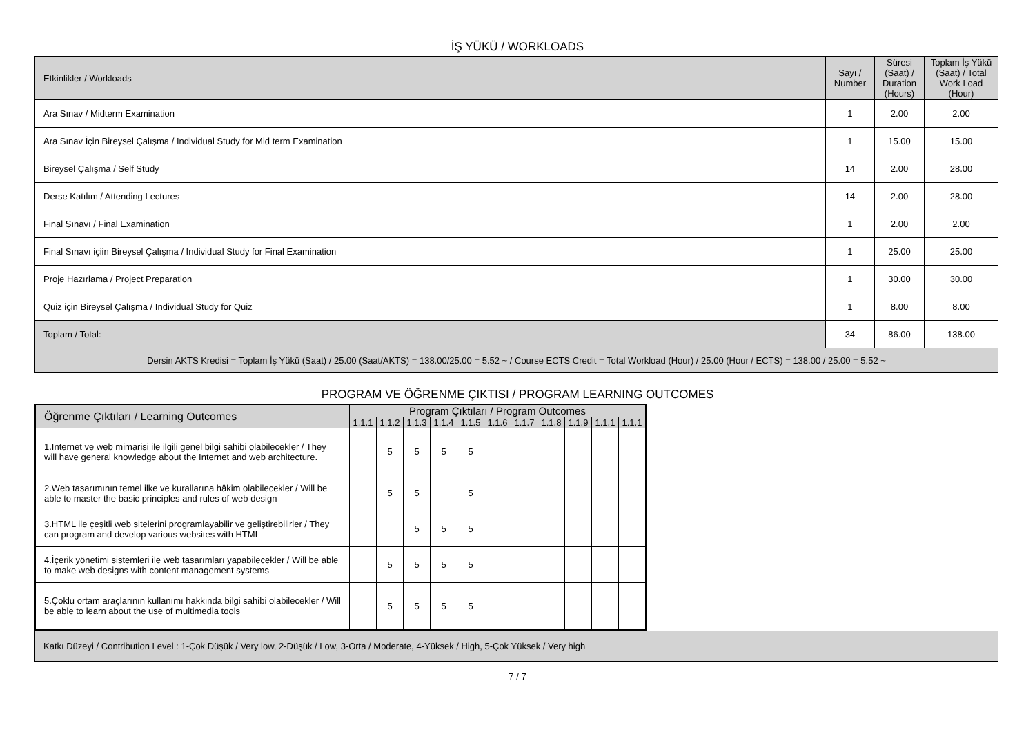İŞ YÜKÜ / WORKLOADS
| Etkinlikler / Workloads | Sayı / Number | Süresi (Saat) / Duration (Hours) | Toplam İş Yükü (Saat) / Total Work Load (Hour) |
| Ara Sınav / Midterm Examination | 1 | 2.00 | 2.00 |
| Ara Sınav İçin Bireysel Çalışma / Individual Study for Mid term Examination | 1 | 15.00 | 15.00 |
| Bireysel Çalışma / Self Study | 14 | 2.00 | 28.00 |
| Derse Katılım / Attending Lectures | 14 | 2.00 | 28.00 |
| Final Sınavı / Final Examination | 1 | 2.00 | 2.00 |
| Final Sınavı içiin Bireysel Çalışma / Individual Study for Final Examination | 1 | 25.00 | 25.00 |
| Proje Hazırlama / Project Preparation | 1 | 30.00 | 30.00 |
| Quiz için Bireysel Çalışma / Individual Study for Quiz | 1 | 8.00 | 8.00 |
| Toplam / Total: | 34 | 86.00 | 138.00 |
| Dersin AKTS Kredisi = Toplam İş Yükü (Saat) / 25.00 (Saat/AKTS) = 138.00/25.00 = 5.52 ~ / Course ECTS Credit = Total Workload (Hour) / 25.00 (Hour / ECTS) = 138.00 / 25.00 = 5.52 ~ | | | |
PROGRAM VE ÖĞRENME ÇIKTISI / PROGRAM LEARNING OUTCOMES
| Öğrenme Çıktıları / Learning Outcomes | Program Çıktıları / Program Outcomes | | | | | | | | | | |
| | 1.1.1 | 1.1.2 | 1.1.3 | 1.1.4 | 1.1.5 | 1.1.6 | 1.1.7 | 1.1.8 | 1.1.9 | 1.1.1 | 1.1.1 |
| 1.Internet ve web mimarisi ile ilgili genel bilgi sahibi olabilecekler / They will have general knowledge about the Internet and web architecture. | | 5 | 5 | 5 | 5 | | | | | | |
| 2.Web tasarımının temel ilke ve kurallarına hâkim olabilecekler / Will be able to master the basic principles and rules of web design | | 5 | 5 | | 5 | | | | | | |
| 3.HTML ile çeşitli web sitelerini programlayabilir ve geliştirebilirler / They can program and develop various websites with HTML | | | 5 | 5 | 5 | | | | | | |
| 4.İçerik yönetimi sistemleri ile web tasarımları yapabilecekler / Will be able to make web designs with content management systems | | 5 | 5 | 5 | 5 | | | | | | |
| 5.Çoklu ortam araçlarının kullanımı hakkında bilgi sahibi olabilecekler / Will be able to learn about the use of multimedia tools | | 5 | 5 | 5 | 5 | | | | | | |
Katkı Düzeyi / Contribution Level : 1-Çok Düşük / Very low, 2-Düşük / Low, 3-Orta / Moderate, 4-Yüksek / High, 5-Çok Yüksek / Very high
7 / 7